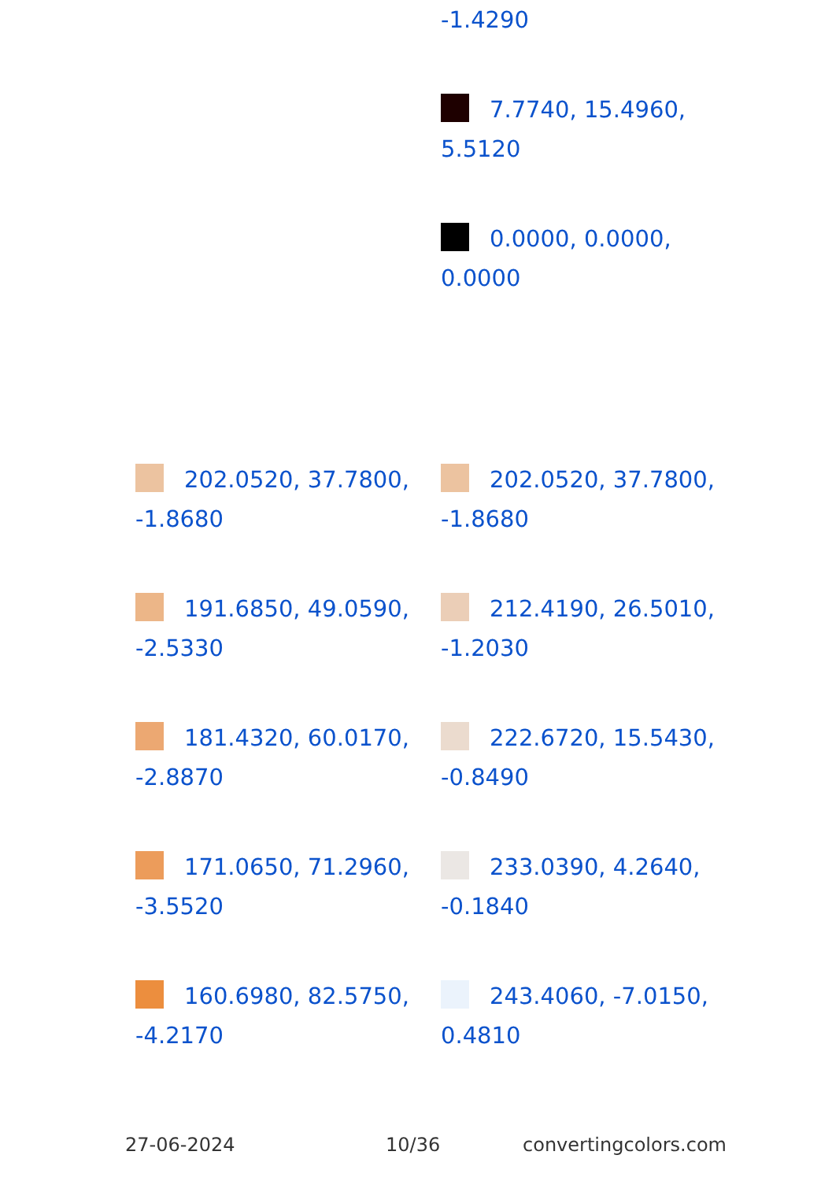-1.4290
7.7740, 15.4960, 5.5120
0.0000, 0.0000, 0.0000
202.0520, 37.7800, -1.8680
202.0520, 37.7800, -1.8680
191.6850, 49.0590, -2.5330
212.4190, 26.5010, -1.2030
181.4320, 60.0170, -2.8870
222.6720, 15.5430, -0.8490
171.0650, 71.2960, -3.5520
233.0390, 4.2640, -0.1840
160.6980, 82.5750, -4.2170
243.4060, -7.0150, 0.4810
27-06-2024 10/36 convertingcolors.com